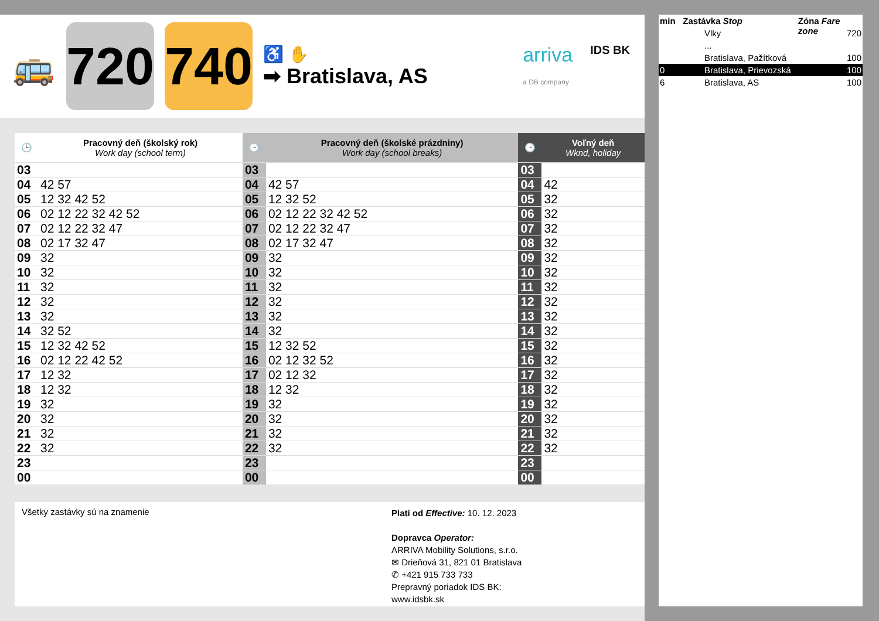🚌
720
740
♿ ✋
➡ Bratislava, AS
arriva
a DB company IDS BK
| 🕒 | Pracovný deň (školský rok) Work day (school term) | 🕒 | Pracovný deň (školské prázdniny) Work day (school breaks) | 🕒 | Voľný deň Wknd, holiday |
| --- | --- | --- | --- | --- | --- |
| 03 | | 03 | | 03 | |
| 04 | 42 57 | 04 | 42 57 | 04 | 42 |
| 05 | 12 32 42 52 | 05 | 12 32 52 | 05 | 32 |
| 06 | 02 12 22 32 42 52 | 06 | 02 12 22 32 42 52 | 06 | 32 |
| 07 | 02 12 22 32 47 | 07 | 02 12 22 32 47 | 07 | 32 |
| 08 | 02 17 32 47 | 08 | 02 17 32 47 | 08 | 32 |
| 09 | 32 | 09 | 32 | 09 | 32 |
| 10 | 32 | 10 | 32 | 10 | 32 |
| 11 | 32 | 11 | 32 | 11 | 32 |
| 12 | 32 | 12 | 32 | 12 | 32 |
| 13 | 32 | 13 | 32 | 13 | 32 |
| 14 | 32 52 | 14 | 32 | 14 | 32 |
| 15 | 12 32 42 52 | 15 | 12 32 52 | 15 | 32 |
| 16 | 02 12 22 42 52 | 16 | 02 12 32 52 | 16 | 32 |
| 17 | 12 32 | 17 | 02 12 32 | 17 | 32 |
| 18 | 12 32 | 18 | 12 32 | 18 | 32 |
| 19 | 32 | 19 | 32 | 19 | 32 |
| 20 | 32 | 20 | 32 | 20 | 32 |
| 21 | 32 | 21 | 32 | 21 | 32 |
| 22 | 32 | 22 | 32 | 22 | 32 |
| 23 | | 23 | | 23 | |
| 00 | | 00 | | 00 | |
Všetky zastávky sú na znamenie
Platí od Effective: 10. 12. 2023
Dopravca Operator:
ARRIVA Mobility Solutions, s.r.o.
✉ Drieňová 31, 821 01 Bratislava
✆ +421 915 733 733
Prepravný poriadok IDS BK:
www.idsbk.sk
min Zastávka Stop Zóna Fare zone
Vlky 720
...
Bratislava, Pažítková 100
0 Bratislava, Prievozská 100
6 Bratislava, AS 100